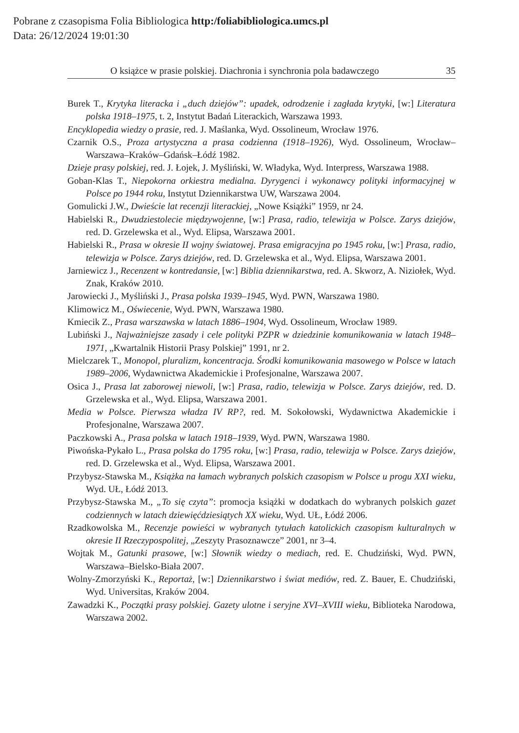Pobrane z czasopisma Folia Bibliologica http:/foliabibliologica.umcs.pl
Data: 26/12/2024 19:01:30
O książce w prasie polskiej. Diachronia i synchronia pola badawczego 35
Burek T., Krytyka literacka i „duch dziejów”: upadek, odrodzenie i zagłada krytyki, [w:] Literatura polska 1918–1975, t. 2, Instytut Badań Literackich, Warszawa 1993.
Encyklopedia wiedzy o prasie, red. J. Maślanka, Wyd. Ossolineum, Wrocław 1976.
Czarnik O.S., Proza artystyczna a prasa codzienna (1918–1926), Wyd. Ossolineum, Wrocław–Warszawa–Kraków–Gdańsk–Łódź 1982.
Dzieje prasy polskiej, red. J. Łojek, J. Myśliński, W. Władyka, Wyd. Interpress, Warszawa 1988.
Goban-Klas T., Niepokorna orkiestra medialna. Dyrygenci i wykonawcy polityki informacyjnej w Polsce po 1944 roku, Instytut Dziennikarstwa UW, Warszawa 2004.
Gomulicki J.W., Dwieście lat recenzji literackiej, „Nowe Książki” 1959, nr 24.
Habielski R., Dwudziestolecie międzywojenne, [w:] Prasa, radio, telewizja w Polsce. Zarys dziejów, red. D. Grzelewska et al., Wyd. Elipsa, Warszawa 2001.
Habielski R., Prasa w okresie II wojny światowej. Prasa emigracyjna po 1945 roku, [w:] Prasa, radio, telewizja w Polsce. Zarys dziejów, red. D. Grzelewska et al., Wyd. Elipsa, Warszawa 2001.
Jarniewicz J., Recenzent w kontredansie, [w:] Biblia dziennikarstwa, red. A. Skworz, A. Niziołek, Wyd. Znak, Kraków 2010.
Jarowiecki J., Myśliński J., Prasa polska 1939–1945, Wyd. PWN, Warszawa 1980.
Klimowicz M., Oświecenie, Wyd. PWN, Warszawa 1980.
Kmiecik Z., Prasa warszawska w latach 1886–1904, Wyd. Ossolineum, Wrocław 1989.
Lubiński J., Najważniejsze zasady i cele polityki PZPR w dziedzinie komunikowania w latach 1948–1971, „Kwartalnik Historii Prasy Polskiej” 1991, nr 2.
Mielczarek T., Monopol, pluralizm, koncentracja. Środki komunikowania masowego w Polsce w latach 1989–2006, Wydawnictwa Akademickie i Profesjonalne, Warszawa 2007.
Osica J., Prasa lat zaborowej niewoli, [w:] Prasa, radio, telewizja w Polsce. Zarys dziejów, red. D. Grzelewska et al., Wyd. Elipsa, Warszawa 2001.
Media w Polsce. Pierwsza władza IV RP?, red. M. Sokołowski, Wydawnictwa Akademickie i Profesjonalne, Warszawa 2007.
Paczkowski A., Prasa polska w latach 1918–1939, Wyd. PWN, Warszawa 1980.
Piwońska-Pykało L., Prasa polska do 1795 roku, [w:] Prasa, radio, telewizja w Polsce. Zarys dziejów, red. D. Grzelewska et al., Wyd. Elipsa, Warszawa 2001.
Przybysz-Stawska M., Książka na łamach wybranych polskich czasopism w Polsce u progu XXI wieku, Wyd. UŁ, Łódź 2013.
Przybysz-Stawska M., „To się czyta”: promocja książki w dodatkach do wybranych polskich gazet codziennych w latach dziewięćdziesiątych XX wieku, Wyd. UŁ, Łódź 2006.
Rzadkowolska M., Recenzje powieści w wybranych tytułach katolickich czasopism kulturalnych w okresie II Rzeczypospolitej, „Zeszyty Prasoznawcze” 2001, nr 3–4.
Wojtak M., Gatunki prasowe, [w:] Słownik wiedzy o mediach, red. E. Chudziński, Wyd. PWN, Warszawa–Bielsko-Biała 2007.
Wolny-Zmorzyński K., Reportaż, [w:] Dziennikarstwo i świat mediów, red. Z. Bauer, E. Chudziński, Wyd. Universitas, Kraków 2004.
Zawadzki K., Początki prasy polskiej. Gazety ulotne i seryjne XVI–XVIII wieku, Biblioteka Narodowa, Warszawa 2002.